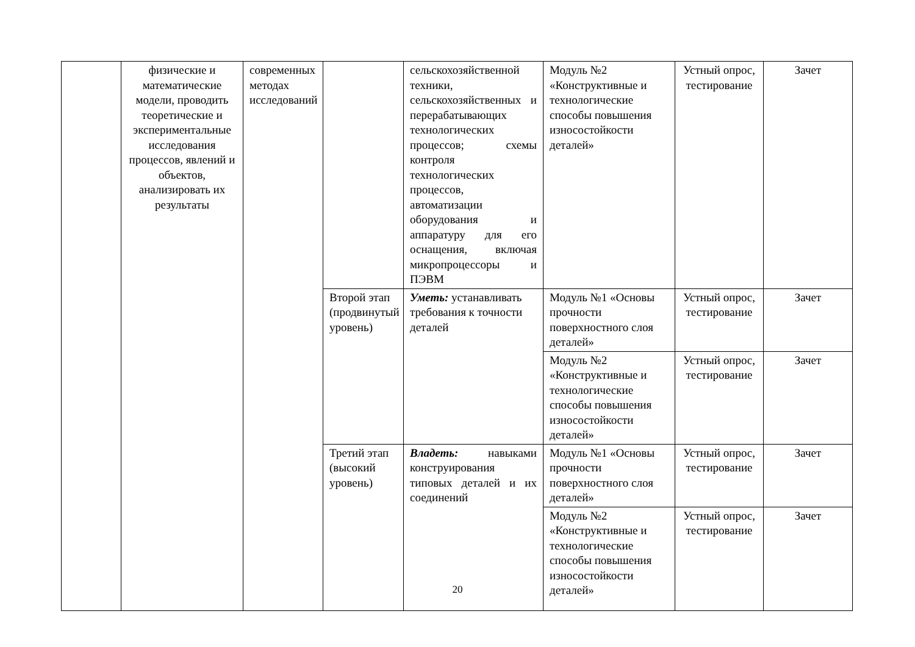| | физические и математические модели, проводить теоретические и экспериментальные исследования процессов, явлений и объектов, анализировать их результаты | современных методах исследований | | сельскохозяйственной техники, сельскохозяйственных и перерабатывающих технологических процессов; схемы контроля технологических процессов, автоматизации оборудования и аппаратуру для его оснащения, включая микропроцессоры и ПЭВМ | Модуль №2 «Конструктивные и технологические способы повышения износостойкости деталей» | Устный опрос, тестирование | Зачет |
| | | | Второй этап (продвинутый уровень) | Уметь: устанавливать требования к точности деталей | Модуль №1 «Основы прочности поверхностного слоя деталей» | Устный опрос, тестирование | Зачет |
| | | | | | Модуль №2 «Конструктивные и технологические способы повышения износостойкости деталей» | Устный опрос, тестирование | Зачет |
| | | | Третий этап (высокий уровень) | Владеть: навыками конструирования типовых деталей и их соединений | Модуль №1 «Основы прочности поверхностного слоя деталей» | Устный опрос, тестирование | Зачет |
| | | | | | Модуль №2 «Конструктивные и технологические способы повышения износостойкости деталей» | Устный опрос, тестирование | Зачет |
20